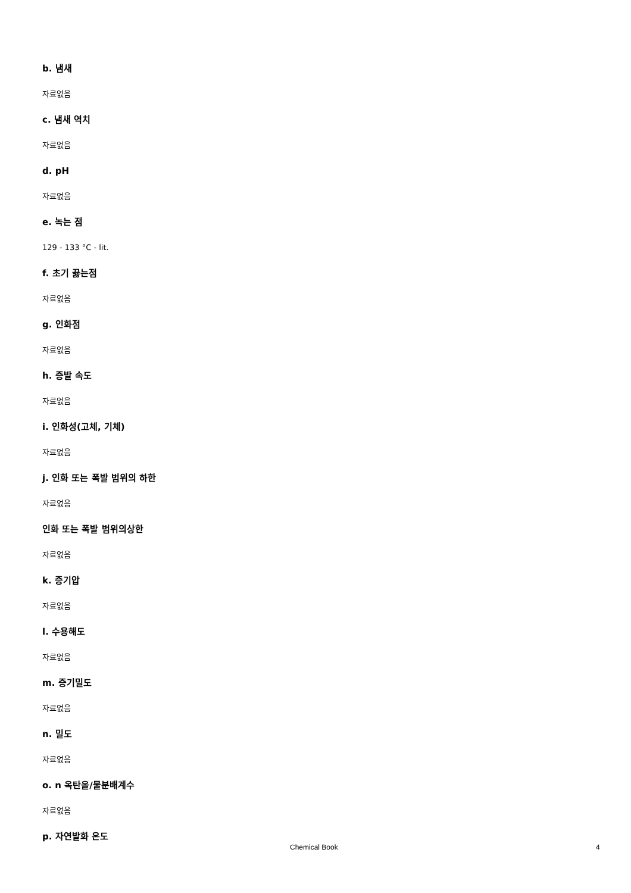b. 냄새
자료없음
c. 냄새 역치
자료없음
d. pH
자료없음
e. 녹는 점
129 - 133 °C - lit.
f. 초기 끓는점
자료없음
g. 인화점
자료없음
h. 증발 속도
자료없음
i. 인화성(고체, 기체)
자료없음
j. 인화 또는 폭발 범위의 하한
자료없음
인화 또는 폭발 범위의상한
자료없음
k. 증기압
자료없음
l. 수용해도
자료없음
m. 증기밀도
자료없음
n. 밀도
자료없음
o. n 옥탄올/물분배계수
자료없음
p. 자연발화 온도
Chemical Book 4